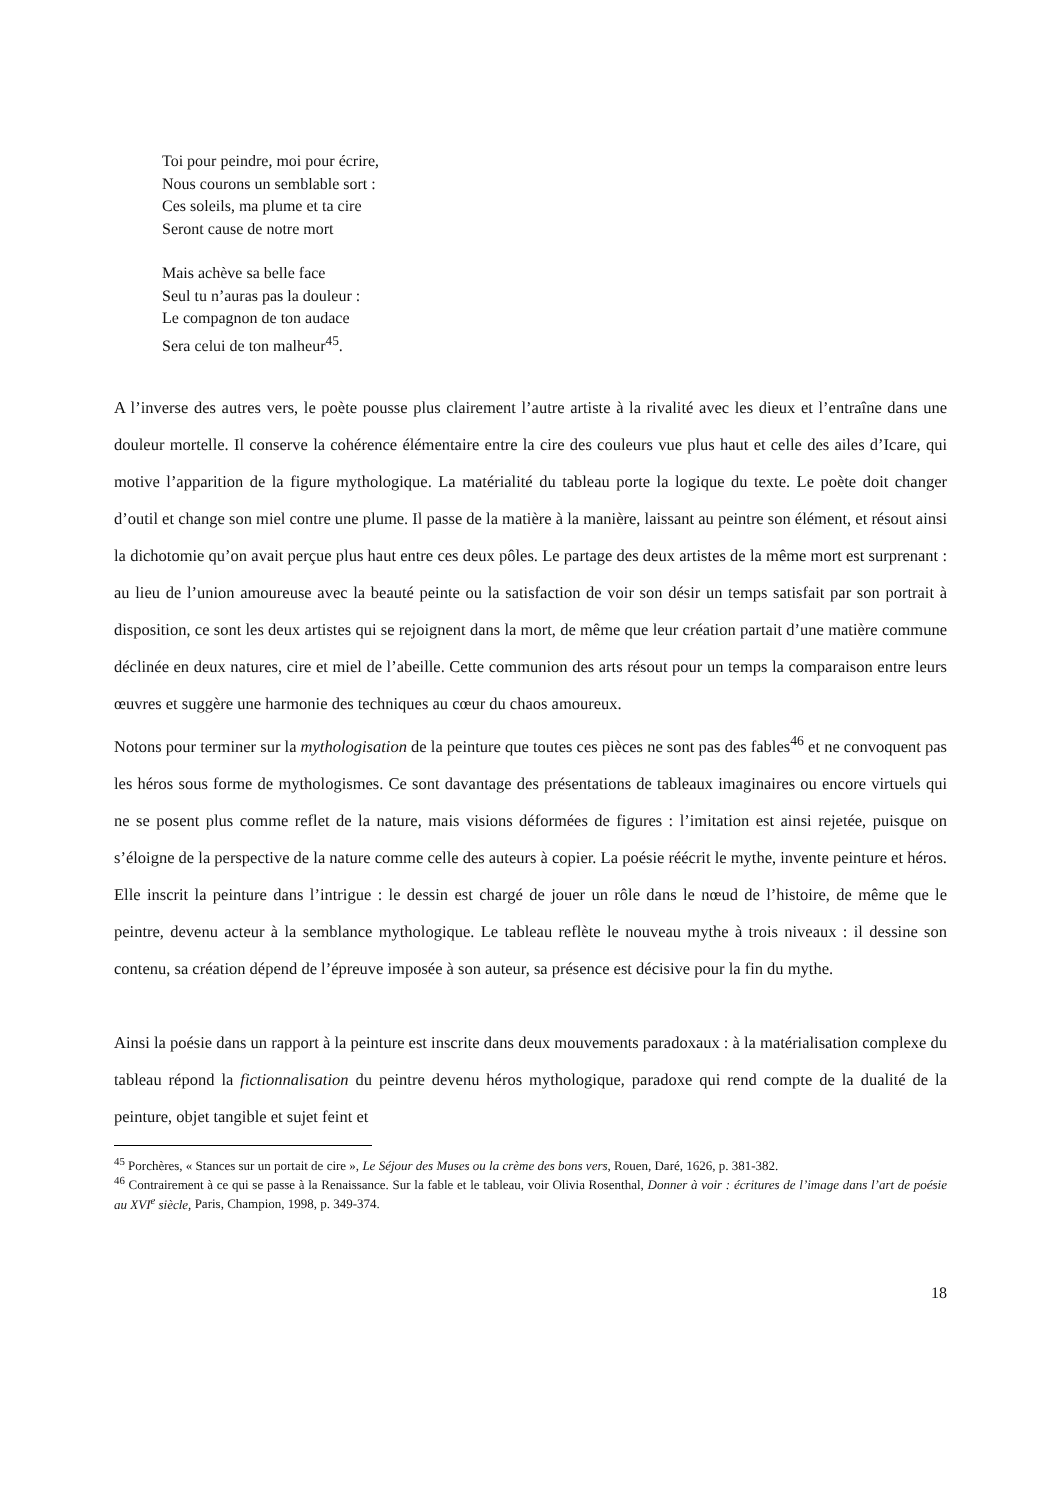Toi pour peindre, moi pour écrire,
Nous courons un semblable sort :
Ces soleils, ma plume et ta cire
Seront cause de notre mort
Mais achève sa belle face
Seul tu n’auras pas la douleur :
Le compagnon de ton audace
Sera celui de ton malheur<sup>45</sup>.
A l’inverse des autres vers, le poète pousse plus clairement l’autre artiste à la rivalité avec les dieux et l’entraîne dans une douleur mortelle. Il conserve la cohérence élémentaire entre la cire des couleurs vue plus haut et celle des ailes d’Icare, qui motive l’apparition de la figure mythologique. La matérialité du tableau porte la logique du texte. Le poète doit changer d’outil et change son miel contre une plume. Il passe de la matière à la manière, laissant au peintre son élément, et résout ainsi la dichotomie qu’on avait perçue plus haut entre ces deux pôles. Le partage des deux artistes de la même mort est surprenant : au lieu de l’union amoureuse avec la beauté peinte ou la satisfaction de voir son désir un temps satisfait par son portrait à disposition, ce sont les deux artistes qui se rejoignent dans la mort, de même que leur création partait d’une matière commune déclinée en deux natures, cire et miel de l’abeille. Cette communion des arts résout pour un temps la comparaison entre leurs œuvres et suggère une harmonie des techniques au cœur du chaos amoureux.
Notons pour terminer sur la mythologisation de la peinture que toutes ces pièces ne sont pas des fables<sup>46</sup> et ne convoquent pas les héros sous forme de mythologismes. Ce sont davantage des présentations de tableaux imaginaires ou encore virtuels qui ne se posent plus comme reflet de la nature, mais visions déformées de figures : l’imitation est ainsi rejetée, puisque on s’éloigne de la perspective de la nature comme celle des auteurs à copier. La poésie réécrit le mythe, invente peinture et héros. Elle inscrit la peinture dans l’intrigue : le dessin est chargé de jouer un rôle dans le nœud de l’histoire, de même que le peintre, devenu acteur à la semblance mythologique. Le tableau reflète le nouveau mythe à trois niveaux : il dessine son contenu, sa création dépend de l’épreuve imposée à son auteur, sa présence est décisive pour la fin du mythe.
Ainsi la poésie dans un rapport à la peinture est inscrite dans deux mouvements paradoxaux : à la matérialisation complexe du tableau répond la fictionnalisation du peintre devenu héros mythologique, paradoxe qui rend compte de la dualité de la peinture, objet tangible et sujet feint et
<sup>45</sup> Porchères, « Stances sur un portait de cire », Le Séjour des Muses ou la crème des bons vers, Rouen, Daré, 1626, p. 381-382.
<sup>46</sup> Contrairement à ce qui se passe à la Renaissance. Sur la fable et le tableau, voir Olivia Rosenthal, Donner à voir : écritures de l’image dans l’art de poésie au XVI<sup>e</sup> siècle, Paris, Champion, 1998, p. 349-374.
18